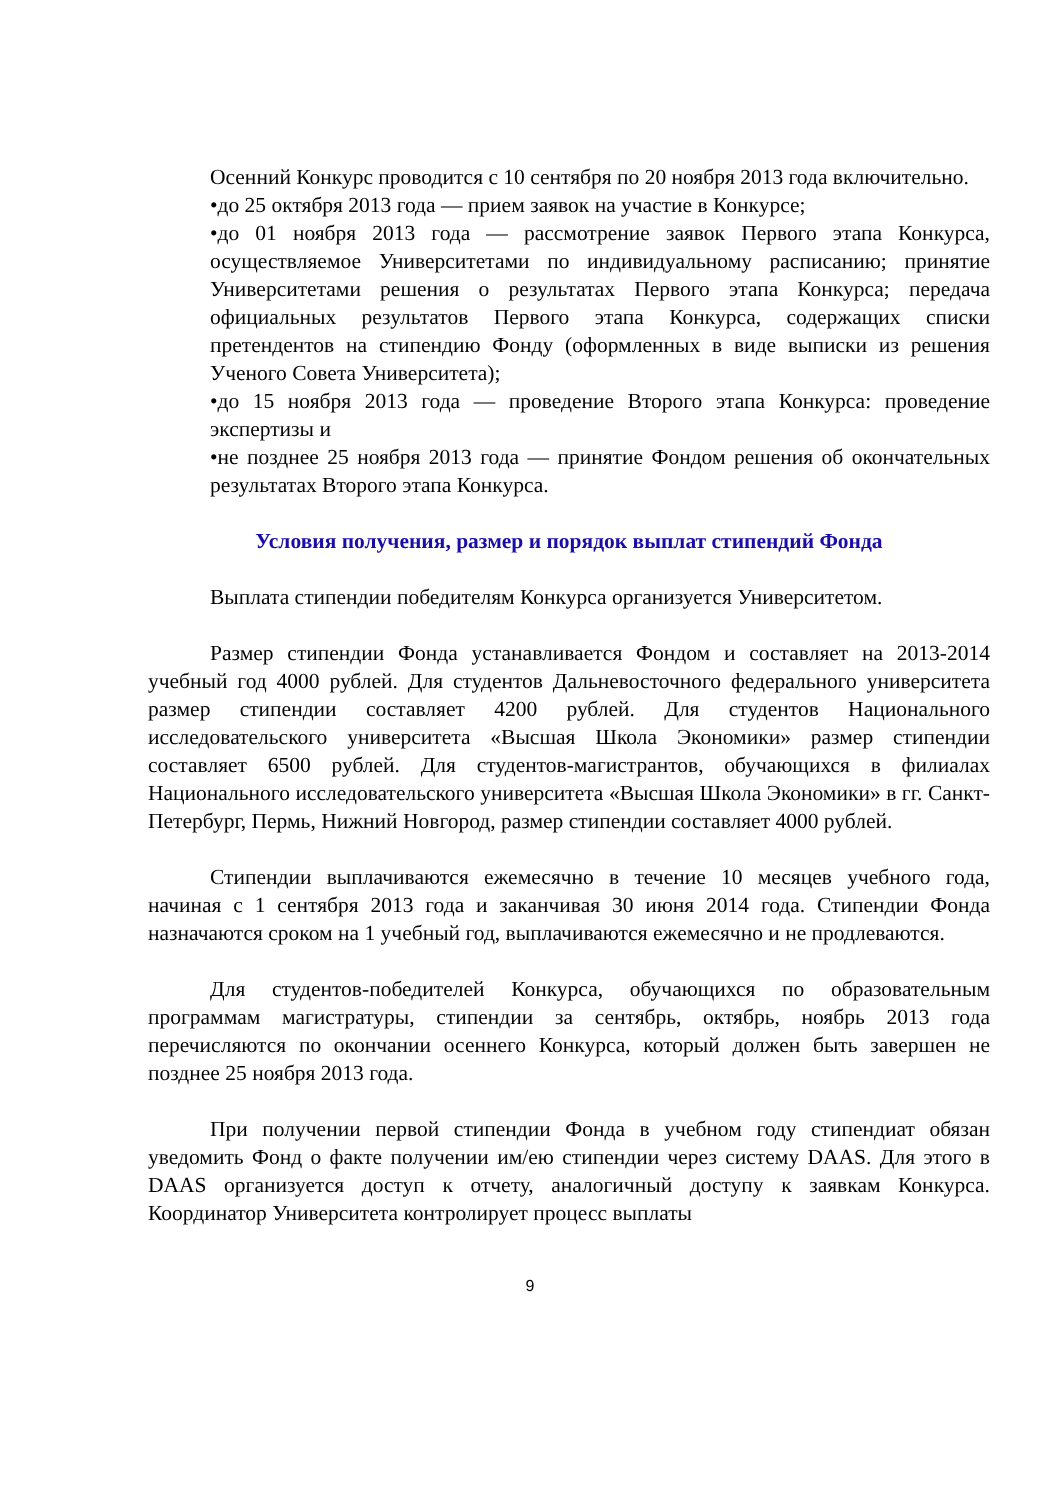Осенний Конкурс проводится с 10 сентября по 20 ноября 2013 года включительно.
•до 25 октября 2013 года — прием заявок на участие в Конкурсе;
•до 01 ноября 2013 года — рассмотрение заявок Первого этапа Конкурса, осуществляемое Университетами по индивидуальному расписанию; принятие Университетами решения о результатах Первого этапа Конкурса; передача официальных результатов Первого этапа Конкурса, содержащих списки претендентов на стипендию Фонду (оформленных в виде выписки из решения Ученого Совета Университета);
•до 15 ноября 2013 года — проведение Второго этапа Конкурса: проведение экспертизы и
•не позднее 25 ноября 2013 года — принятие Фондом решения об окончательных результатах Второго этапа Конкурса.
Условия получения, размер и порядок выплат стипендий Фонда
Выплата стипендии победителям Конкурса организуется Университетом.
Размер стипендии Фонда устанавливается Фондом и составляет на 2013-2014 учебный год 4000 рублей. Для студентов Дальневосточного федерального университета размер стипендии составляет 4200 рублей. Для студентов Национального исследовательского университета «Высшая Школа Экономики» размер стипендии составляет 6500 рублей. Для студентов-магистрантов, обучающихся в филиалах Национального исследовательского университета «Высшая Школа Экономики» в гг. Санкт-Петербург, Пермь, Нижний Новгород, размер стипендии составляет 4000 рублей.
Стипендии выплачиваются ежемесячно в течение 10 месяцев учебного года, начиная с 1 сентября 2013 года и заканчивая 30 июня 2014 года. Стипендии Фонда назначаются сроком на 1 учебный год, выплачиваются ежемесячно и не продлеваются.
Для студентов-победителей Конкурса, обучающихся по образовательным программам магистратуры, стипендии за сентябрь, октябрь, ноябрь 2013 года перечисляются по окончании осеннего Конкурса, который должен быть завершен не позднее 25 ноября 2013 года.
При получении первой стипендии Фонда в учебном году стипендиат обязан уведомить Фонд о факте получении им/ею стипендии через систему DAAS. Для этого в DAAS организуется доступ к отчету, аналогичный доступу к заявкам Конкурса. Координатор Университета контролирует процесс выплаты
9